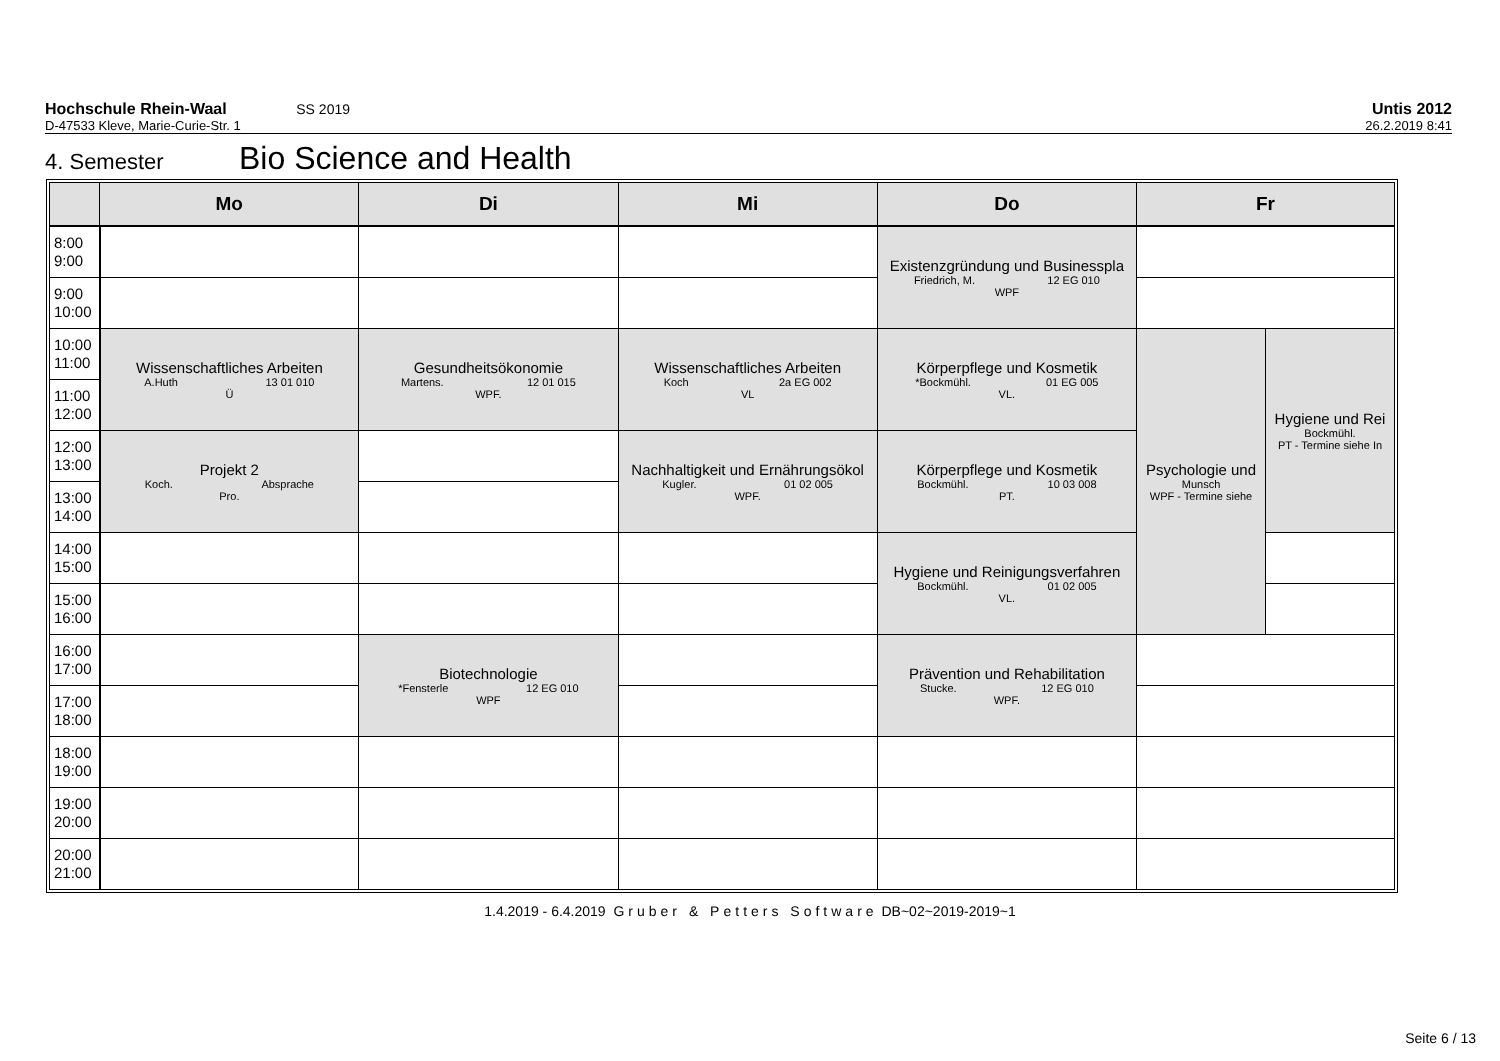Hochschule Rhein-Waal SS 2019 Untis 2012
D-47533 Kleve, Marie-Curie-Str. 1 26.2.2019 8:41
4. Semester Bio Science and Health
| | Mo | Di | Mi | Do | Fr | |
| --- | --- | --- | --- | --- | --- | --- |
| 8:00 9:00 | | | | Existenzgründung und Businesspla Friedrich, M. 12 EG 010 WPF | | |
| 9:00 10:00 | | | | | | |
| 10:00 11:00 | Wissenschaftliches Arbeiten A.Huth 13 01 010 Ü | Gesundheitsökonomie Martens. 12 01 015 WPF. | Wissenschaftliches Arbeiten Koch 2a EG 002 VL | Körperpflege und Kosmetik *Bockmühl. 01 EG 005 VL. | Psychologie und Munsch WPF - Termine siehe | Hygiene und Rei Bockmühl. PT - Termine siehe In |
| 11:00 12:00 | | | | | | |
| 12:00 13:00 | Projekt 2 Koch. Absprache Pro. | | Nachhaltigkeit und Ernährungsökol Kugler. 01 02 005 WPF. | Körperpflege und Kosmetik Bockmühl. 10 03 008 PT. | | |
| 13:00 14:00 | | | | | | |
| 14:00 15:00 | | | | Hygiene und Reinigungsverfahren Bockmühl. 01 02 005 VL. | | |
| 15:00 16:00 | | | | | | |
| 16:00 17:00 | | Biotechnologie *Fensterle 12 EG 010 WPF | | Prävention und Rehabilitation Stucke. 12 EG 010 WPF. | | |
| 17:00 18:00 | | | | | | |
| 18:00 19:00 | | | | | | |
| 19:00 20:00 | | | | | | |
| 20:00 21:00 | | | | | | |
1.4.2019 - 6.4.2019 Gruber & Petters Software DB~02~2019-2019~1
Seite 6 / 13